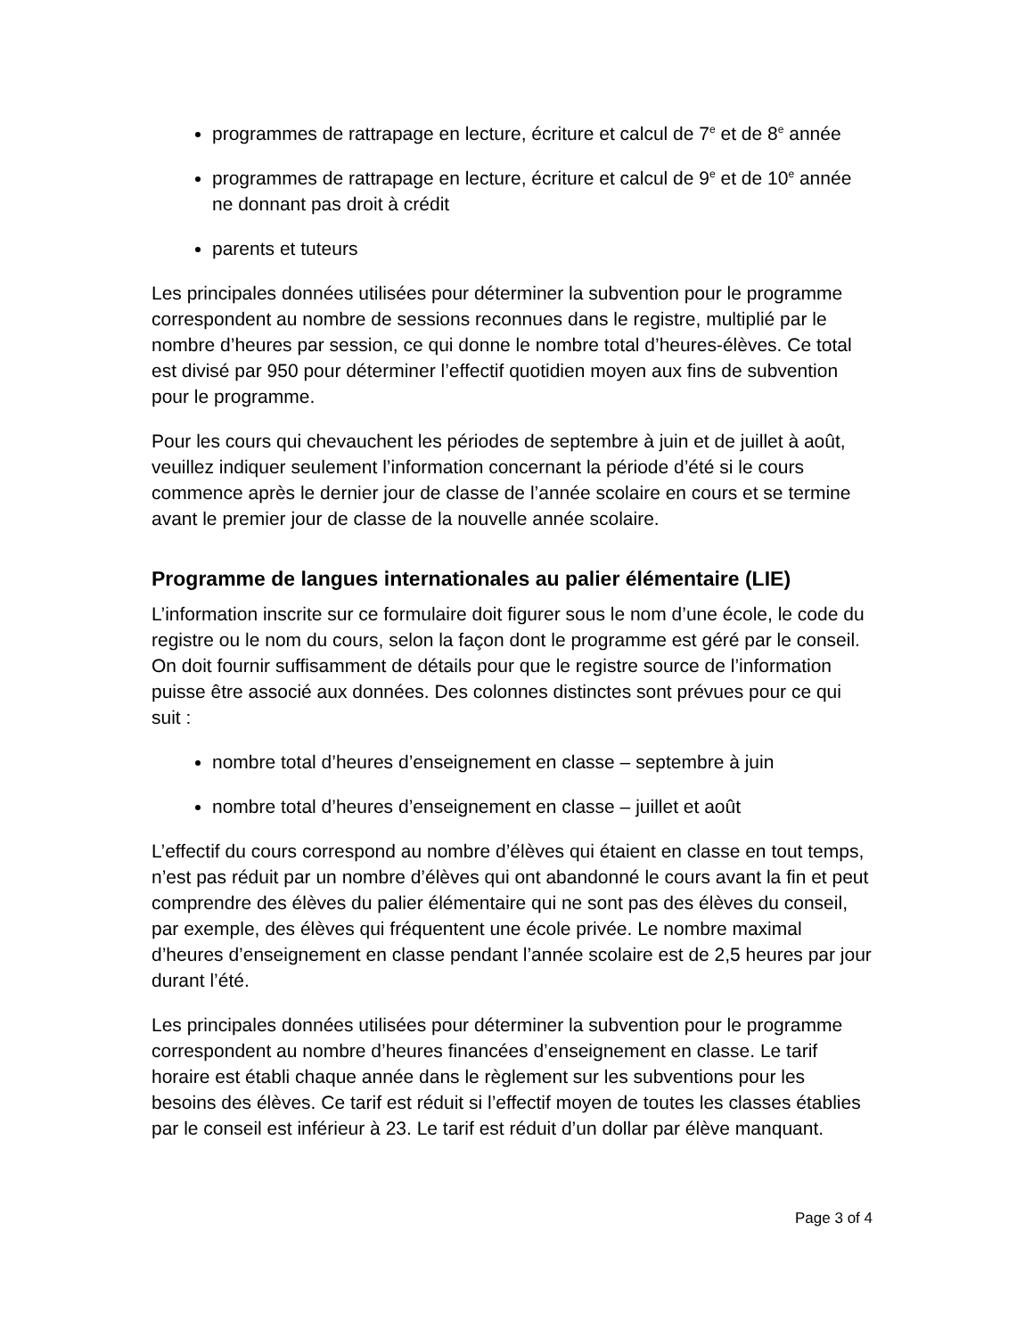programmes de rattrapage en lecture, écriture et calcul de 7<sup>e</sup> et de 8<sup>e</sup> année
programmes de rattrapage en lecture, écriture et calcul de 9<sup>e</sup> et de 10<sup>e</sup> année ne donnant pas droit à crédit
parents et tuteurs
Les principales données utilisées pour déterminer la subvention pour le programme correspondent au nombre de sessions reconnues dans le registre, multiplié par le nombre d’heures par session, ce qui donne le nombre total d’heures-élèves. Ce total est divisé par 950 pour déterminer l’effectif quotidien moyen aux fins de subvention pour le programme.
Pour les cours qui chevauchent les périodes de septembre à juin et de juillet à août, veuillez indiquer seulement l’information concernant la période d’été si le cours commence après le dernier jour de classe de l’année scolaire en cours et se termine avant le premier jour de classe de la nouvelle année scolaire.
Programme de langues internationales au palier élémentaire (LIE)
L’information inscrite sur ce formulaire doit figurer sous le nom d’une école, le code du registre ou le nom du cours, selon la façon dont le programme est géré par le conseil. On doit fournir suffisamment de détails pour que le registre source de l’information puisse être associé aux données. Des colonnes distinctes sont prévues pour ce qui suit :
nombre total d’heures d’enseignement en classe – septembre à juin
nombre total d’heures d’enseignement en classe – juillet et août
L’effectif du cours correspond au nombre d’élèves qui étaient en classe en tout temps, n’est pas réduit par un nombre d’élèves qui ont abandonné le cours avant la fin et peut comprendre des élèves du palier élémentaire qui ne sont pas des élèves du conseil, par exemple, des élèves qui fréquentent une école privée. Le nombre maximal d’heures d’enseignement en classe pendant l’année scolaire est de 2,5 heures par jour durant l’été.
Les principales données utilisées pour déterminer la subvention pour le programme correspondent au nombre d’heures financées d’enseignement en classe. Le tarif horaire est établi chaque année dans le règlement sur les subventions pour les besoins des élèves. Ce tarif est réduit si l’effectif moyen de toutes les classes établies par le conseil est inférieur à 23. Le tarif est réduit d’un dollar par élève manquant.
Page 3 of 4